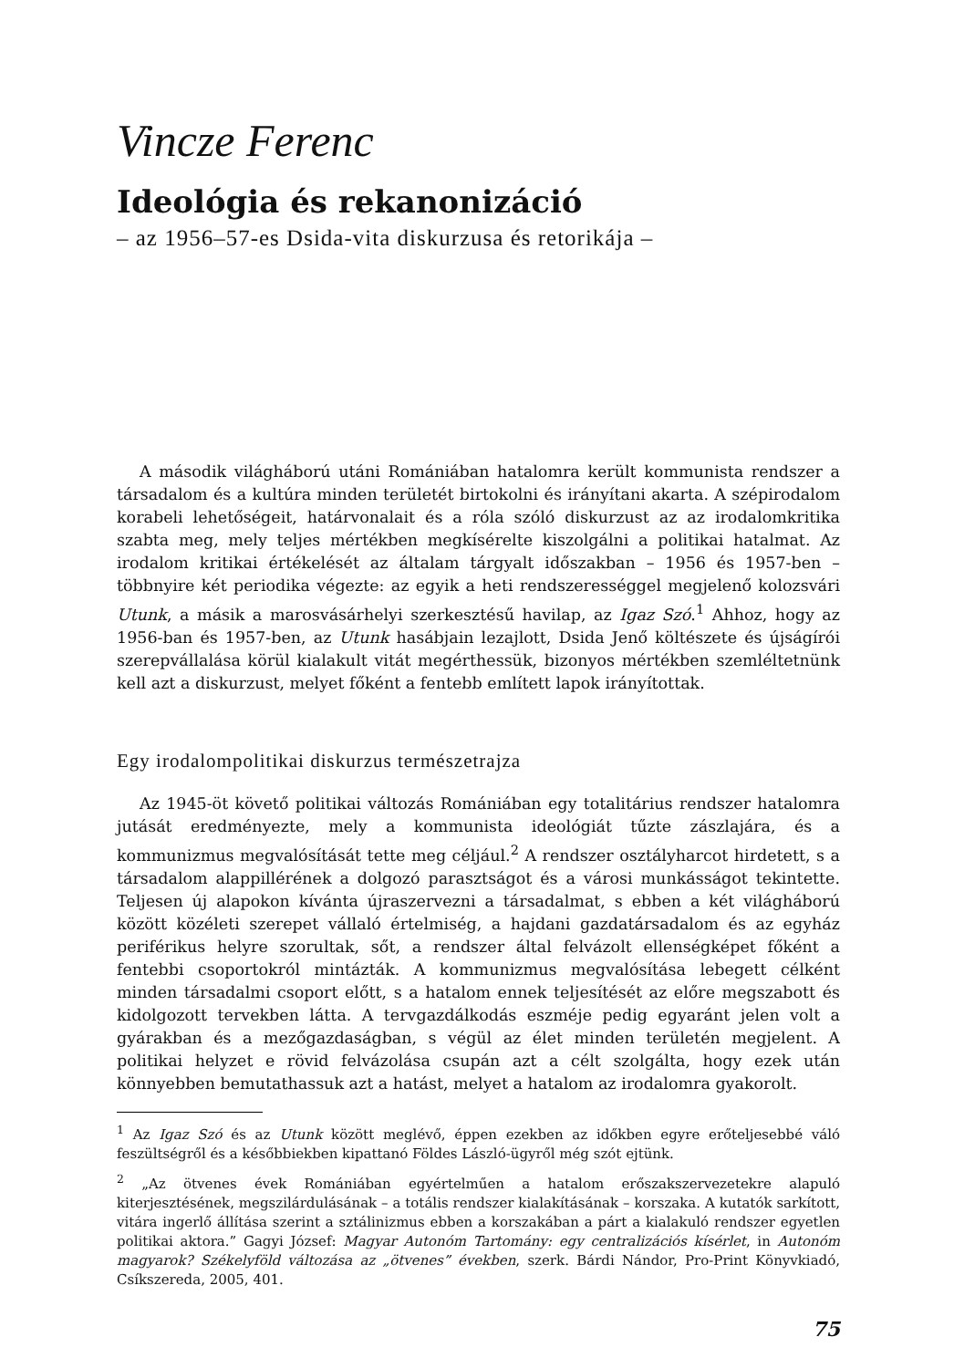Vincze Ferenc
Ideológia és rekanonizáció
– az 1956–57-es Dsida-vita diskurzusa és retorikája –
A második világháború utáni Romániában hatalomra került kommunista rendszer a társadalom és a kultúra minden területét birtokolni és irányítani akarta. A szépirodalom korabeli lehetőségeit, határvonalait és a róla szóló diskurzust az az irodalomkritika szabta meg, mely teljes mértékben megkísérelte kiszolgálni a politikai hatalmat. Az irodalom kritikai értékelését az általam tárgyalt időszakban – 1956 és 1957-ben – többnyire két periodika végezte: az egyik a heti rendszerességgel megjelenő kolozsvári Utunk, a másik a marosvásárhelyi szerkesztésű havilap, az Igaz Szó.<sup>1</sup> Ahhoz, hogy az 1956-ban és 1957-ben, az Utunk hasábjain lezajlott, Dsida Jenő költészete és újságírói szerepvállalása körül kialakult vitát megérthessük, bizonyos mértékben szemléltetnünk kell azt a diskurzust, melyet főként a fentebb említett lapok irányítottak.
Egy irodalompolitikai diskurzus természetrajza
Az 1945-öt követő politikai változás Romániában egy totalitárius rendszer hatalomra jutását eredményezte, mely a kommunista ideológiát tűzte zászlajára, és a kommunizmus megvalósítását tette meg céljául.<sup>2</sup> A rendszer osztályharcot hirdetett, s a társadalom alappillérének a dolgozó parasztságot és a városi munkásságot tekintette. Teljesen új alapokon kívánta újraszervezni a társadalmat, s ebben a két világháború között közéleti szerepet vállaló értelmiség, a hajdani gazdatársadalom és az egyház periférikus helyre szorultak, sőt, a rendszer által felvázolt ellenségképet főként a fentebbi csoportokról mintázták. A kommunizmus megvalósítása lebegett célként minden társadalmi csoport előtt, s a hatalom ennek teljesítését az előre megszabott és kidolgozott tervekben látta. A tervgazdálkodás eszméje pedig egyaránt jelen volt a gyárakban és a mezőgazdaságban, s végül az élet minden területén megjelent. A politikai helyzet e rövid felvázolása csupán azt a célt szolgálta, hogy ezek után könnyebben bemutathassuk azt a hatást, melyet a hatalom az irodalomra gyakorolt.
<sup>1</sup> Az Igaz Szó és az Utunk között meglévő, éppen ezekben az időkben egyre erőteljesebbé váló feszültségről és a későbbiekben kipattanó Földes László-ügyről még szót ejtünk.
<sup>2</sup> „Az ötvenes évek Romániában egyértelműen a hatalom erőszakszervezetekre alapuló kiterjesztésének, megszilárdulásának – a totális rendszer kialakításának – korszaka. A kutatók sarkított, vitára ingerlő állítása szerint a sztálinizmus ebben a korszakában a párt a kialakuló rendszer egyetlen politikai aktora.” Gagyi József: Magyar Autonóm Tartomány: egy centralizációs kísérlet, in Autonóm magyarok? Székelyföld változása az „ötvenes” években, szerk. Bárdi Nándor, Pro-Print Könyvkiadó, Csíkszereda, 2005, 401.
75